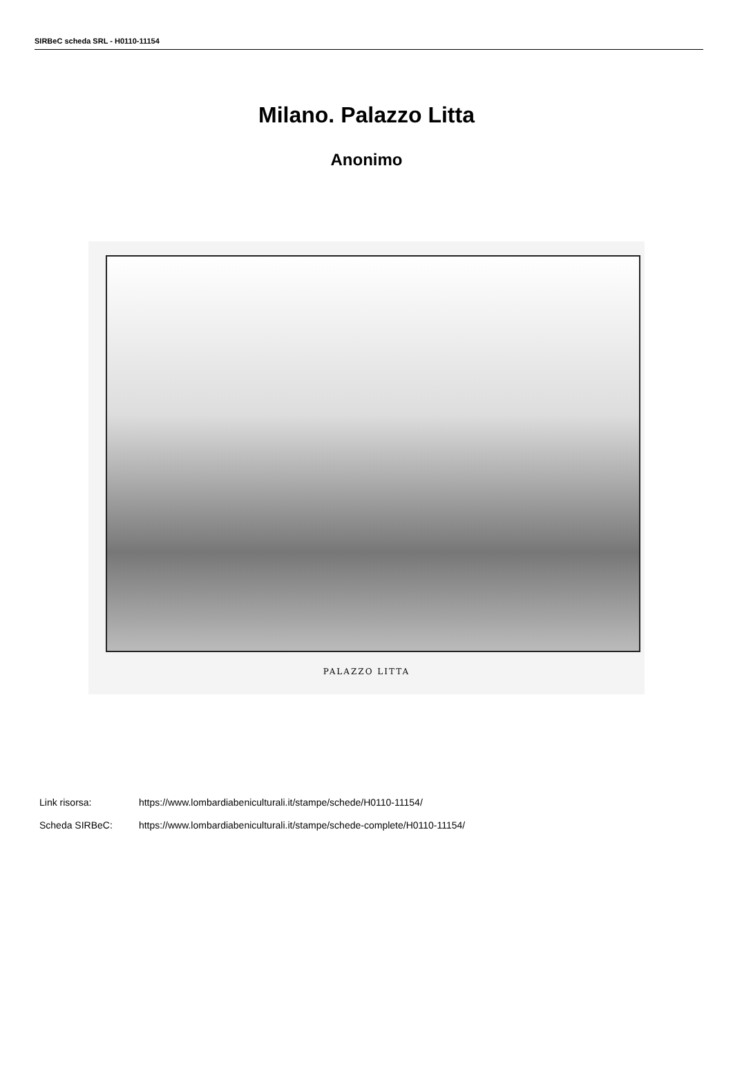SIRBeC scheda SRL - H0110-11154
Milano. Palazzo Litta
Anonimo
PALAZZO LITTA
Link risorsa: https://www.lombardiabeniculturali.it/stampe/schede/H0110-11154/
Scheda SIRBeC: https://www.lombardiabeniculturali.it/stampe/schede-complete/H0110-11154/